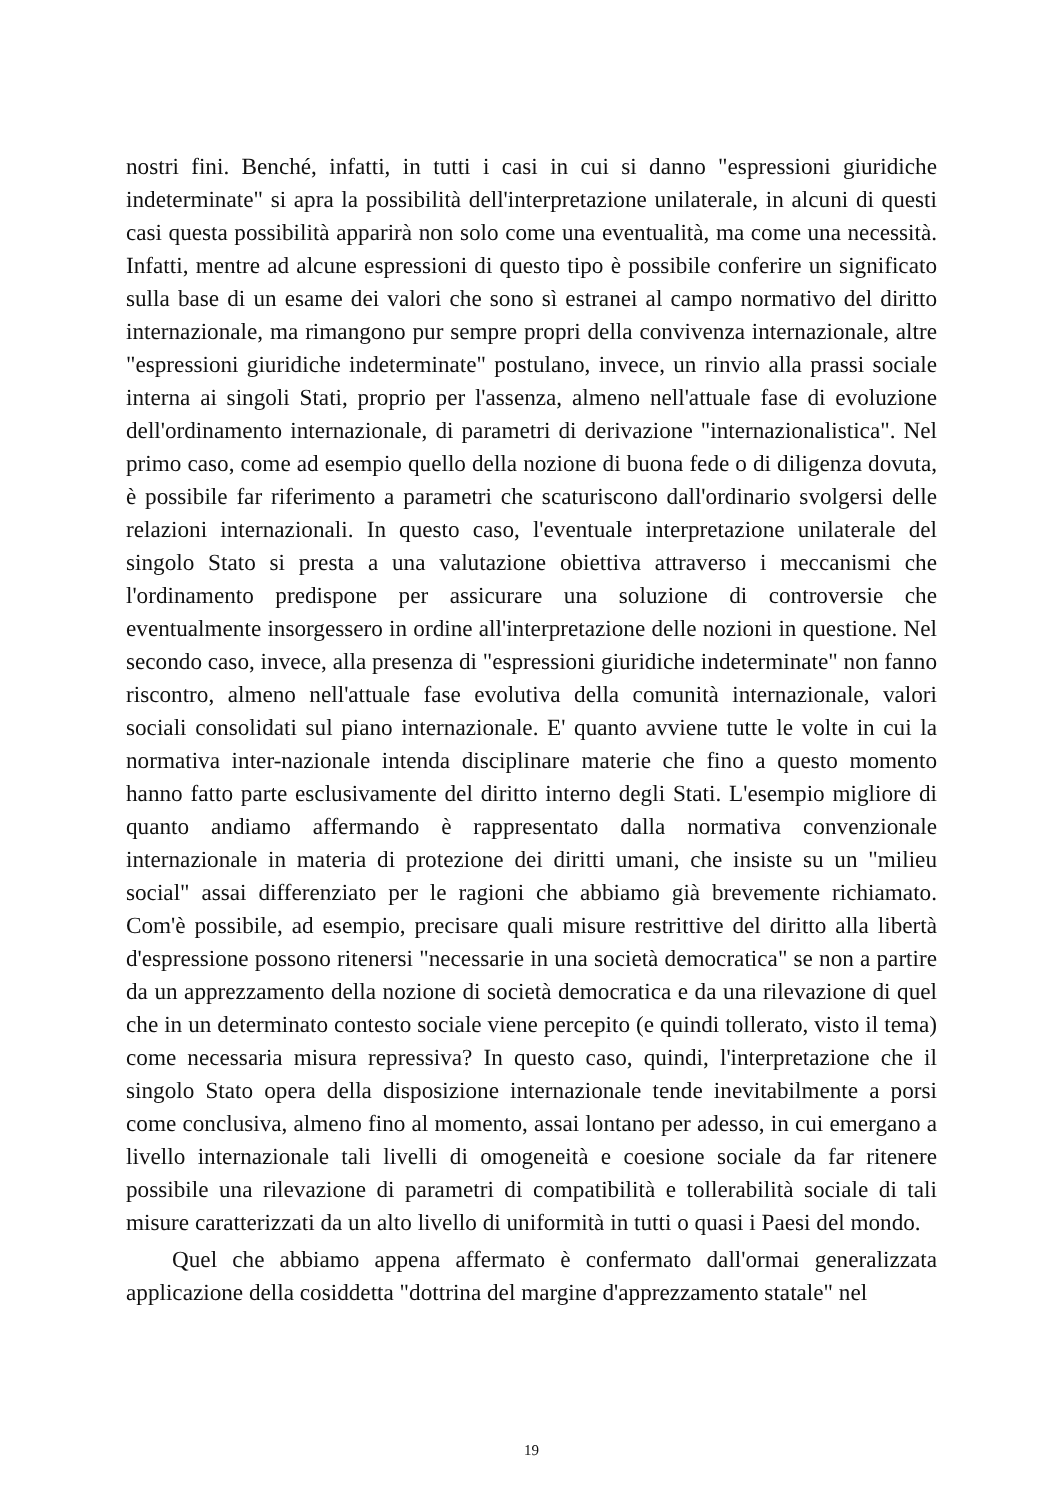nostri fini. Benché, infatti, in tutti i casi in cui si danno "espressioni giuridiche indeterminate" si apra la possibilità dell'interpretazione unilaterale, in alcuni di questi casi questa possibilità apparirà non solo come una eventualità, ma come una necessità. Infatti, mentre ad alcune espressioni di questo tipo è possibile conferire un significato sulla base di un esame dei valori che sono sì estranei al campo normativo del diritto internazionale, ma rimangono pur sempre propri della convivenza internazionale, altre "espressioni giuridiche indeterminate" postulano, invece, un rinvio alla prassi sociale interna ai singoli Stati, proprio per l'assenza, almeno nell'attuale fase di evoluzione dell'ordinamento internazionale, di parametri di derivazione "internazionalistica". Nel primo caso, come ad esempio quello della nozione di buona fede o di diligenza dovuta, è possibile far riferimento a parametri che scaturiscono dall'ordinario svolgersi delle relazioni internazionali. In questo caso, l'eventuale interpretazione unilaterale del singolo Stato si presta a una valutazione obiettiva attraverso i meccanismi che l'ordinamento predispone per assicurare una soluzione di controversie che eventualmente insorgessero in ordine all'interpretazione delle nozioni in questione. Nel secondo caso, invece, alla presenza di "espressioni giuridiche indeterminate" non fanno riscontro, almeno nell'attuale fase evolutiva della comunità internazionale, valori sociali consolidati sul piano internazionale. E' quanto avviene tutte le volte in cui la normativa inter-nazionale intenda disciplinare materie che fino a questo momento hanno fatto parte esclusivamente del diritto interno degli Stati. L'esempio migliore di quanto andiamo affermando è rappresentato dalla normativa convenzionale internazionale in materia di protezione dei diritti umani, che insiste su un "milieu social" assai differenziato per le ragioni che abbiamo già brevemente richiamato. Com'è possibile, ad esempio, precisare quali misure restrittive del diritto alla libertà d'espressione possono ritenersi "necessarie in una società democratica" se non a partire da un apprezzamento della nozione di società democratica e da una rilevazione di quel che in un determinato contesto sociale viene percepito (e quindi tollerato, visto il tema) come necessaria misura repressiva? In questo caso, quindi, l'interpretazione che il singolo Stato opera della disposizione internazionale tende inevitabilmente a porsi come conclusiva, almeno fino al momento, assai lontano per adesso, in cui emergano a livello internazionale tali livelli di omogeneità e coesione sociale da far ritenere possibile una rilevazione di parametri di compatibilità e tollerabilità sociale di tali misure caratterizzati da un alto livello di uniformità in tutti o quasi i Paesi del mondo.
Quel che abbiamo appena affermato è confermato dall'ormai generalizzata applicazione della cosiddetta "dottrina del margine d'apprezzamento statale" nel
19